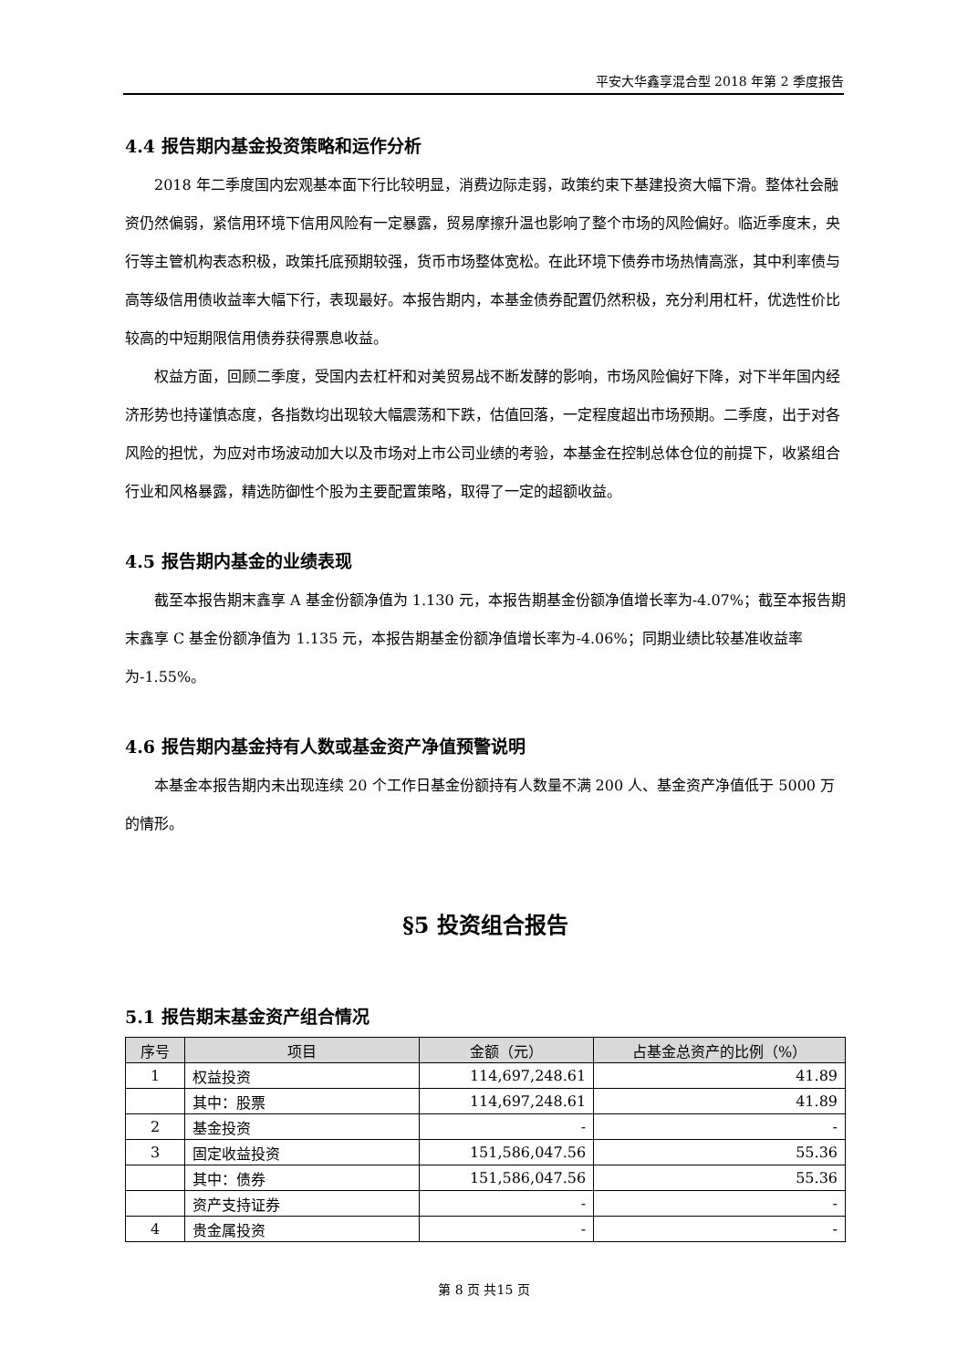平安大华鑫享混合型 2018 年第 2 季度报告
4.4 报告期内基金投资策略和运作分析
2018 年二季度国内宏观基本面下行比较明显，消费边际走弱，政策约束下基建投资大幅下滑。整体社会融资仍然偏弱，紧信用环境下信用风险有一定暴露，贸易摩擦升温也影响了整个市场的风险偏好。临近季度末，央行等主管机构表态积极，政策托底预期较强，货币市场整体宽松。在此环境下债券市场热情高涨，其中利率债与高等级信用债收益率大幅下行，表现最好。本报告期内，本基金债券配置仍然积极，充分利用杠杆，优选性价比较高的中短期限信用债券获得票息收益。
权益方面，回顾二季度，受国内去杠杆和对美贸易战不断发酵的影响，市场风险偏好下降，对下半年国内经济形势也持谨慎态度，各指数均出现较大幅震荡和下跌，估值回落，一定程度超出市场预期。二季度，出于对各风险的担忧，为应对市场波动加大以及市场对上市公司业绩的考验，本基金在控制总体仓位的前提下，收紧组合行业和风格暴露，精选防御性个股为主要配置策略，取得了一定的超额收益。
4.5 报告期内基金的业绩表现
截至本报告期末鑫享 A 基金份额净值为 1.130 元，本报告期基金份额净值增长率为-4.07%；截至本报告期末鑫享 C 基金份额净值为 1.135 元，本报告期基金份额净值增长率为-4.06%；同期业绩比较基准收益率为-1.55%。
4.6 报告期内基金持有人数或基金资产净值预警说明
本基金本报告期内未出现连续 20 个工作日基金份额持有人数量不满 200 人、基金资产净值低于 5000 万的情形。
§5 投资组合报告
5.1 报告期末基金资产组合情况
| 序号 | 项目 | 金额（元） | 占基金总资产的比例（%） |
| --- | --- | --- | --- |
| 1 | 权益投资 | 114,697,248.61 | 41.89 |
| | 其中：股票 | 114,697,248.61 | 41.89 |
| 2 | 基金投资 | - | - |
| 3 | 固定收益投资 | 151,586,047.56 | 55.36 |
| | 其中：债券 | 151,586,047.56 | 55.36 |
| | 资产支持证券 | - | - |
| 4 | 贵金属投资 | - | - |
第 8 页 共15 页